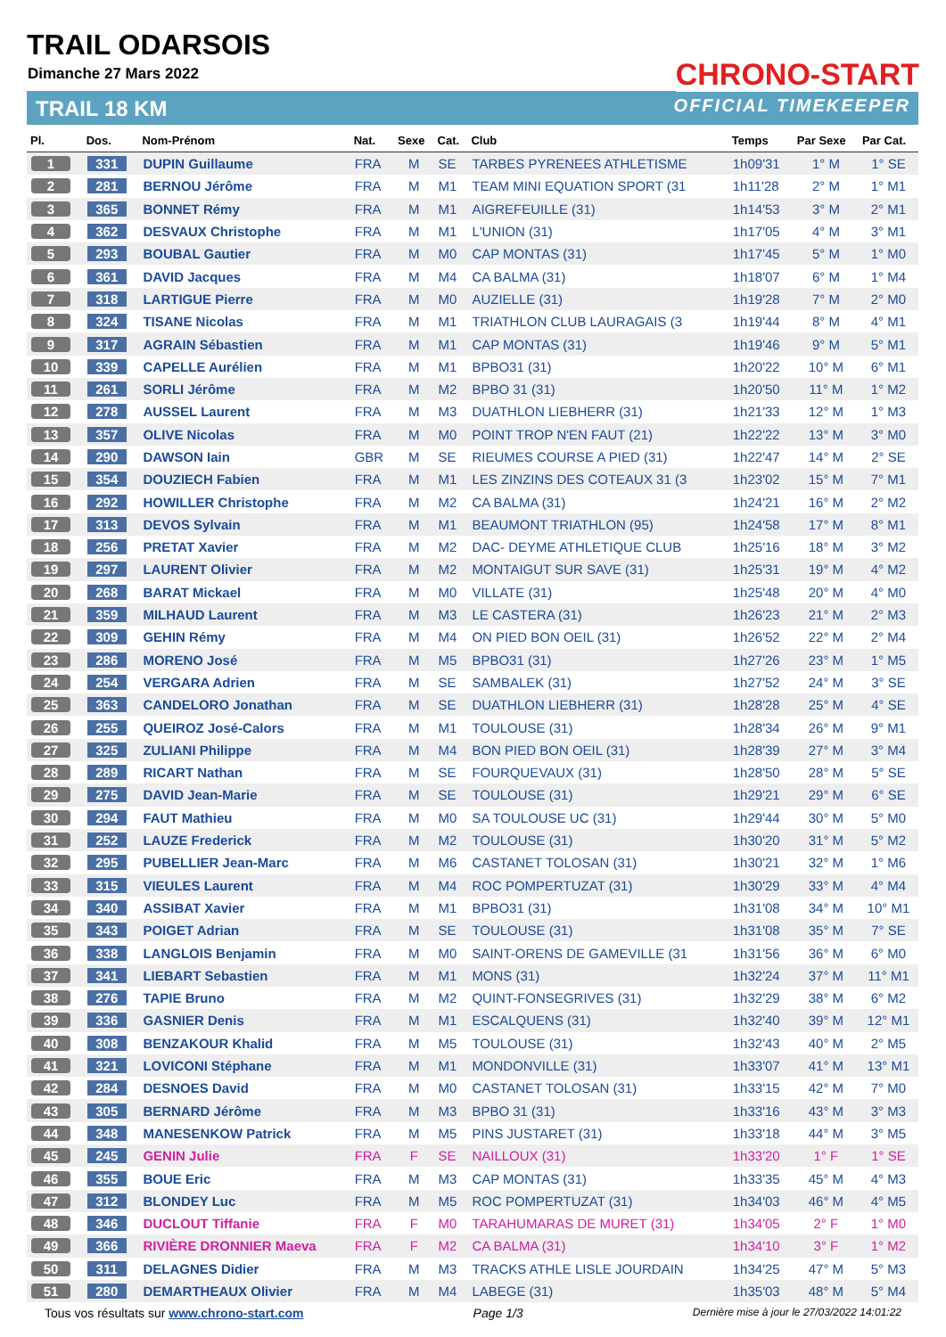TRAIL ODARSOIS
Dimanche 27 Mars 2022
TRAIL 18 KM
CHRONO-START
OFFICIAL TIMEKEEPER
| Pl. | Dos. | Nom-Prénom | Nat. | Sexe | Cat. | Club | Temps | Par Sexe | Par Cat. |
| --- | --- | --- | --- | --- | --- | --- | --- | --- | --- |
| 1 | 331 | DUPIN Guillaume | FRA | M | SE | TARBES PYRENEES ATHLETISME | 1h09'31 | 1° M | 1° SE |
| 2 | 281 | BERNOU Jérôme | FRA | M | M1 | TEAM MINI EQUATION SPORT (31 | 1h11'28 | 2° M | 1° M1 |
| 3 | 365 | BONNET Rémy | FRA | M | M1 | AIGREFEUILLE (31) | 1h14'53 | 3° M | 2° M1 |
| 4 | 362 | DESVAUX Christophe | FRA | M | M1 | L'UNION (31) | 1h17'05 | 4° M | 3° M1 |
| 5 | 293 | BOUBAL Gautier | FRA | M | M0 | CAP MONTAS (31) | 1h17'45 | 5° M | 1° M0 |
| 6 | 361 | DAVID Jacques | FRA | M | M4 | CA BALMA (31) | 1h18'07 | 6° M | 1° M4 |
| 7 | 318 | LARTIGUE Pierre | FRA | M | M0 | AUZIELLE (31) | 1h19'28 | 7° M | 2° M0 |
| 8 | 324 | TISANE Nicolas | FRA | M | M1 | TRIATHLON CLUB LAURAGAIS (3 | 1h19'44 | 8° M | 4° M1 |
| 9 | 317 | AGRAIN Sébastien | FRA | M | M1 | CAP MONTAS (31) | 1h19'46 | 9° M | 5° M1 |
| 10 | 339 | CAPELLE Aurélien | FRA | M | M1 | BPBO31 (31) | 1h20'22 | 10° M | 6° M1 |
| 11 | 261 | SORLI Jérôme | FRA | M | M2 | BPBO 31 (31) | 1h20'50 | 11° M | 1° M2 |
| 12 | 278 | AUSSEL Laurent | FRA | M | M3 | DUATHLON LIEBHERR (31) | 1h21'33 | 12° M | 1° M3 |
| 13 | 357 | OLIVE Nicolas | FRA | M | M0 | POINT TROP N'EN FAUT (21) | 1h22'22 | 13° M | 3° M0 |
| 14 | 290 | DAWSON Iain | GBR | M | SE | RIEUMES COURSE A PIED (31) | 1h22'47 | 14° M | 2° SE |
| 15 | 354 | DOUZIECH Fabien | FRA | M | M1 | LES ZINZINS DES COTEAUX 31 (3 | 1h23'02 | 15° M | 7° M1 |
| 16 | 292 | HOWILLER Christophe | FRA | M | M2 | CA BALMA (31) | 1h24'21 | 16° M | 2° M2 |
| 17 | 313 | DEVOS Sylvain | FRA | M | M1 | BEAUMONT TRIATHLON (95) | 1h24'58 | 17° M | 8° M1 |
| 18 | 256 | PRETAT Xavier | FRA | M | M2 | DAC- DEYME ATHLETIQUE CLUB | 1h25'16 | 18° M | 3° M2 |
| 19 | 297 | LAURENT Olivier | FRA | M | M2 | MONTAIGUT SUR SAVE (31) | 1h25'31 | 19° M | 4° M2 |
| 20 | 268 | BARAT Mickael | FRA | M | M0 | VILLATE (31) | 1h25'48 | 20° M | 4° M0 |
| 21 | 359 | MILHAUD Laurent | FRA | M | M3 | LE CASTERA (31) | 1h26'23 | 21° M | 2° M3 |
| 22 | 309 | GEHIN Rémy | FRA | M | M4 | ON PIED BON OEIL (31) | 1h26'52 | 22° M | 2° M4 |
| 23 | 286 | MORENO José | FRA | M | M5 | BPBO31 (31) | 1h27'26 | 23° M | 1° M5 |
| 24 | 254 | VERGARA Adrien | FRA | M | SE | SAMBALEK (31) | 1h27'52 | 24° M | 3° SE |
| 25 | 363 | CANDELORO Jonathan | FRA | M | SE | DUATHLON LIEBHERR (31) | 1h28'28 | 25° M | 4° SE |
| 26 | 255 | QUEIROZ José-Calors | FRA | M | M1 | TOULOUSE (31) | 1h28'34 | 26° M | 9° M1 |
| 27 | 325 | ZULIANI Philippe | FRA | M | M4 | BON PIED BON OEIL (31) | 1h28'39 | 27° M | 3° M4 |
| 28 | 289 | RICART Nathan | FRA | M | SE | FOURQUEVAUX (31) | 1h28'50 | 28° M | 5° SE |
| 29 | 275 | DAVID Jean-Marie | FRA | M | SE | TOULOUSE (31) | 1h29'21 | 29° M | 6° SE |
| 30 | 294 | FAUT Mathieu | FRA | M | M0 | SA TOULOUSE UC (31) | 1h29'44 | 30° M | 5° M0 |
| 31 | 252 | LAUZE Frederick | FRA | M | M2 | TOULOUSE (31) | 1h30'20 | 31° M | 5° M2 |
| 32 | 295 | PUBELLIER Jean-Marc | FRA | M | M6 | CASTANET TOLOSAN (31) | 1h30'21 | 32° M | 1° M6 |
| 33 | 315 | VIEULES Laurent | FRA | M | M4 | ROC POMPERTUZAT (31) | 1h30'29 | 33° M | 4° M4 |
| 34 | 340 | ASSIBAT Xavier | FRA | M | M1 | BPBO31 (31) | 1h31'08 | 34° M | 10° M1 |
| 35 | 343 | POIGET Adrian | FRA | M | SE | TOULOUSE (31) | 1h31'08 | 35° M | 7° SE |
| 36 | 338 | LANGLOIS Benjamin | FRA | M | M0 | SAINT-ORENS DE GAMEVILLE (31 | 1h31'56 | 36° M | 6° M0 |
| 37 | 341 | LIEBART Sebastien | FRA | M | M1 | MONS (31) | 1h32'24 | 37° M | 11° M1 |
| 38 | 276 | TAPIE Bruno | FRA | M | M2 | QUINT-FONSEGRIVES (31) | 1h32'29 | 38° M | 6° M2 |
| 39 | 336 | GASNIER Denis | FRA | M | M1 | ESCALQUENS (31) | 1h32'40 | 39° M | 12° M1 |
| 40 | 308 | BENZAKOUR Khalid | FRA | M | M5 | TOULOUSE (31) | 1h32'43 | 40° M | 2° M5 |
| 41 | 321 | LOVICONI Stéphane | FRA | M | M1 | MONDONVILLE (31) | 1h33'07 | 41° M | 13° M1 |
| 42 | 284 | DESNOES David | FRA | M | M0 | CASTANET TOLOSAN (31) | 1h33'15 | 42° M | 7° M0 |
| 43 | 305 | BERNARD Jérôme | FRA | M | M3 | BPBO 31 (31) | 1h33'16 | 43° M | 3° M3 |
| 44 | 348 | MANESENKOW Patrick | FRA | M | M5 | PINS JUSTARET (31) | 1h33'18 | 44° M | 3° M5 |
| 45 | 245 | GENIN Julie | FRA | F | SE | NAILLOUX (31) | 1h33'20 | 1° F | 1° SE |
| 46 | 355 | BOUE Eric | FRA | M | M3 | CAP MONTAS (31) | 1h33'35 | 45° M | 4° M3 |
| 47 | 312 | BLONDEY Luc | FRA | M | M5 | ROC POMPERTUZAT (31) | 1h34'03 | 46° M | 4° M5 |
| 48 | 346 | DUCLOUT Tiffanie | FRA | F | M0 | TARAHUMARAS DE MURET (31) | 1h34'05 | 2° F | 1° M0 |
| 49 | 366 | RIVIÈRE DRONNIER Maeva | FRA | F | M2 | CA BALMA (31) | 1h34'10 | 3° F | 1° M2 |
| 50 | 311 | DELAGNES Didier | FRA | M | M3 | TRACKS ATHLE LISLE JOURDAIN | 1h34'25 | 47° M | 5° M3 |
| 51 | 280 | DEMARTHEAUX Olivier | FRA | M | M4 | LABEGE (31) | 1h35'03 | 48° M | 5° M4 |
Tous vos résultats sur www.chrono-start.com Page 1/3 Dernière mise à jour le 27/03/2022 14:01:22